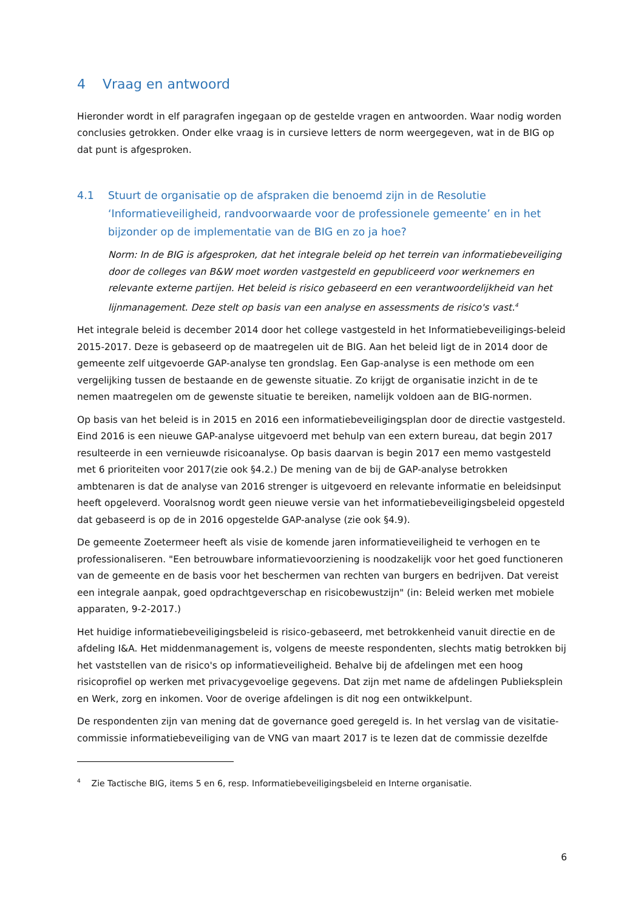4 Vraag en antwoord
Hieronder wordt in elf paragrafen ingegaan op de gestelde vragen en antwoorden. Waar nodig worden conclusies getrokken. Onder elke vraag is in cursieve letters de norm weergegeven, wat in de BIG op dat punt is afgesproken.
4.1 Stuurt de organisatie op de afspraken die benoemd zijn in de Resolutie ‘Informatieveiligheid, randvoorwaarde voor de professionele gemeente’ en in het bijzonder op de implementatie van de BIG en zo ja hoe?
Norm: In de BIG is afgesproken, dat het integrale beleid op het terrein van informatiebeveiliging door de colleges van B&W moet worden vastgesteld en gepubliceerd voor werknemers en relevante externe partijen. Het beleid is risico gebaseerd en een verantwoordelijkheid van het lijnmanagement. Deze stelt op basis van een analyse en assessments de risico's vast.<sup>4</sup>
Het integrale beleid is december 2014 door het college vastgesteld in het Informatiebeveiligings-beleid 2015-2017. Deze is gebaseerd op de maatregelen uit de BIG. Aan het beleid ligt de in 2014 door de gemeente zelf uitgevoerde GAP-analyse ten grondslag. Een Gap-analyse is een methode om een vergelijking tussen de bestaande en de gewenste situatie. Zo krijgt de organisatie inzicht in de te nemen maatregelen om de gewenste situatie te bereiken, namelijk voldoen aan de BIG-normen.
Op basis van het beleid is in 2015 en 2016 een informatiebeveiligingsplan door de directie vastgesteld. Eind 2016 is een nieuwe GAP-analyse uitgevoerd met behulp van een extern bureau, dat begin 2017 resulteerde in een vernieuwde risicoanalyse. Op basis daarvan is begin 2017 een memo vastgesteld met 6 prioriteiten voor 2017(zie ook §4.2.) De mening van de bij de GAP-analyse betrokken ambtenaren is dat de analyse van 2016 strenger is uitgevoerd en relevante informatie en beleidsinput heeft opgeleverd. Vooralsnog wordt geen nieuwe versie van het informatiebeveiligingsbeleid opgesteld dat gebaseerd is op de in 2016 opgestelde GAP-analyse (zie ook §4.9).
De gemeente Zoetermeer heeft als visie de komende jaren informatieveiligheid te verhogen en te professionaliseren. "Een betrouwbare informatievoorziening is noodzakelijk voor het goed functioneren van de gemeente en de basis voor het beschermen van rechten van burgers en bedrijven. Dat vereist een integrale aanpak, goed opdrachtgeverschap en risicobewustzijn" (in: Beleid werken met mobiele apparaten, 9-2-2017.)
Het huidige informatiebeveiligingsbeleid is risico-gebaseerd, met betrokkenheid vanuit directie en de afdeling I&A. Het middenmanagement is, volgens de meeste respondenten, slechts matig betrokken bij het vaststellen van de risico's op informatieveiligheid. Behalve bij de afdelingen met een hoog risicoprofiel op werken met privacygevoelige gegevens. Dat zijn met name de afdelingen Publieksplein en Werk, zorg en inkomen. Voor de overige afdelingen is dit nog een ontwikkelpunt.
De respondenten zijn van mening dat de governance goed geregeld is. In het verslag van de visitatie-commissie informatiebeveiliging van de VNG van maart 2017 is te lezen dat de commissie dezelfde
<sup>4</sup> Zie Tactische BIG, items 5 en 6, resp. Informatiebeveiligingsbeleid en Interne organisatie.
6